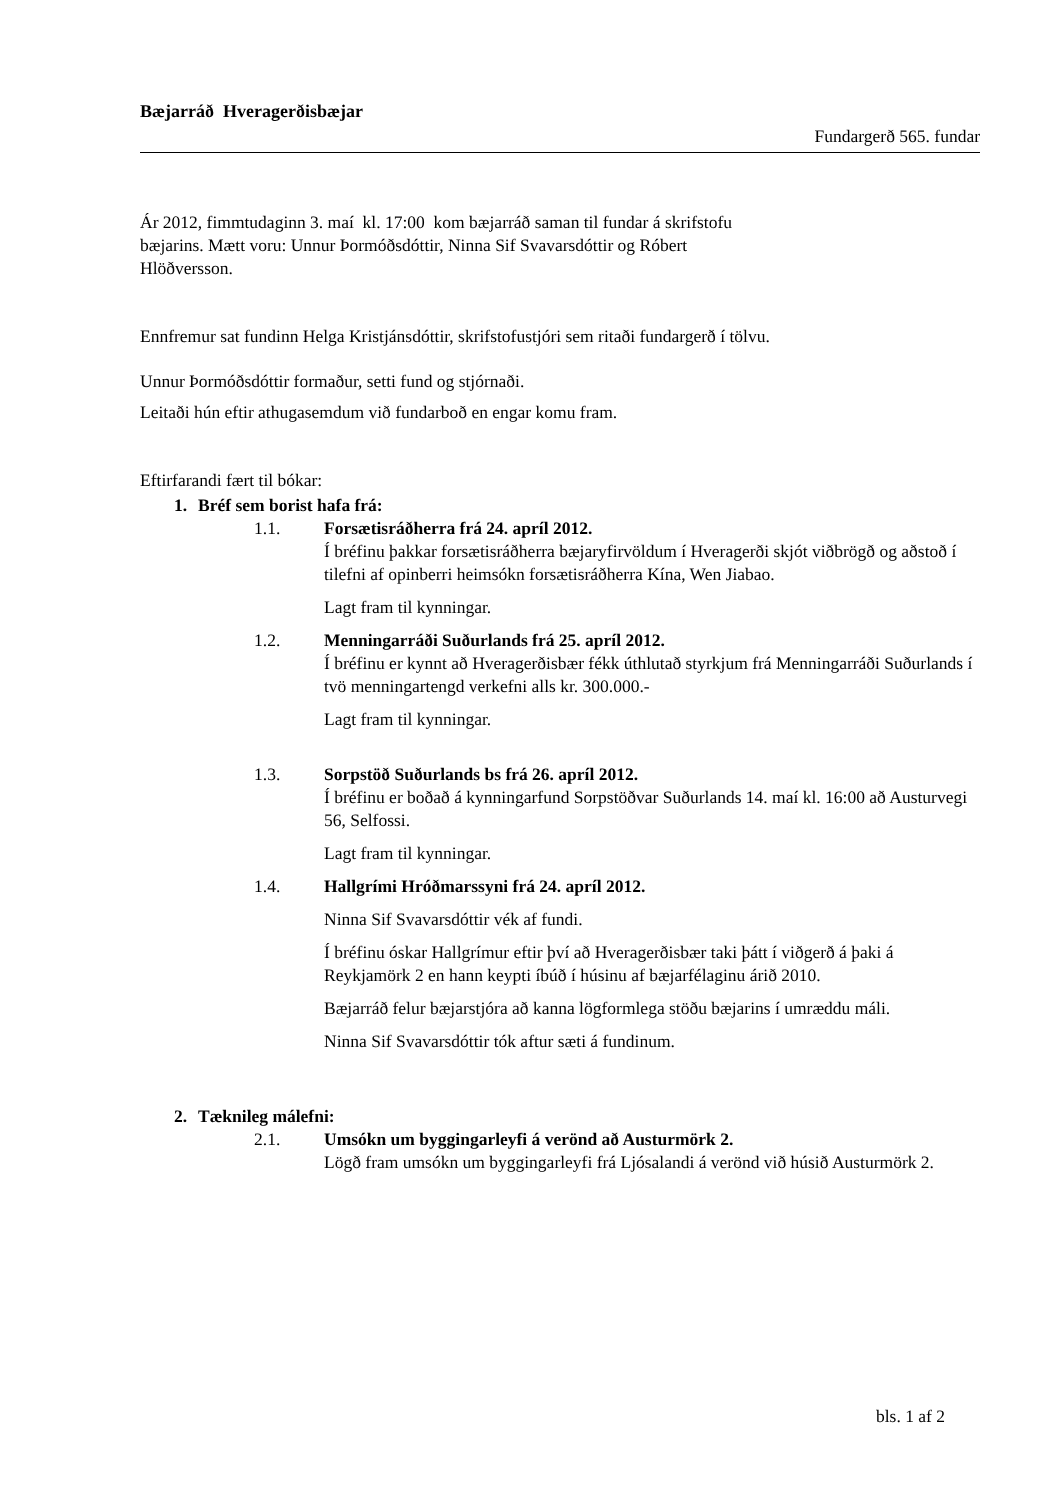Bæjarráð Hveragerðisbæjar
Fundargerð 565. fundar
Ár 2012, fimmtudaginn 3. maí kl. 17:00 kom bæjarráð saman til fundar á skrifstofu
bæjarins. Mætt voru: Unnur Þormóðsdóttir, Ninna Sif Svavarsdóttir og Róbert
Hlöðversson.
Ennfremur sat fundinn Helga Kristjánsdóttir, skrifstofustjóri sem ritaði fundargerð í tölvu.
Unnur Þormóðsdóttir formaður, setti fund og stjórnaði.
Leitaði hún eftir athugasemdum við fundarboð en engar komu fram.
Eftirfarandi fært til bókar:
1. Bréf sem borist hafa frá:
1.1. Forsætisráðherra frá 24. apríl 2012.
Í bréfinu þakkar forsætisráðherra bæjaryfirvöldum í Hveragerði skjót viðbrögð og aðstoð í tilefni af opinberri heimsókn forsætisráðherra Kína, Wen Jiabao.
Lagt fram til kynningar.
1.2. Menningarráði Suðurlands frá 25. apríl 2012.
Í bréfinu er kynnt að Hveragerðisbær fékk úthlutað styrkjum frá Menningarráði Suðurlands í tvö menningartengd verkefni alls kr. 300.000.-
Lagt fram til kynningar.
1.3. Sorpstöð Suðurlands bs frá 26. apríl 2012.
Í bréfinu er boðað á kynningarfund Sorpstöðvar Suðurlands 14. maí kl. 16:00 að Austurvegi 56, Selfossi.
Lagt fram til kynningar.
1.4. Hallgrími Hróðmarssyni frá 24. apríl 2012.
Ninna Sif Svavarsdóttir vék af fundi.
Í bréfinu óskar Hallgrímur eftir því að Hveragerðisbær taki þátt í viðgerð á þaki á Reykjamörk 2 en hann keypti íbúð í húsinu af bæjarfélaginu árið 2010.
Bæjarráð felur bæjarstjóra að kanna lögformlega stöðu bæjarins í umræddu máli.
Ninna Sif Svavarsdóttir tók aftur sæti á fundinum.
2. Tæknileg málefni:
2.1. Umsókn um byggingarleyfi á verönd að Austurmörk 2.
Lögð fram umsókn um byggingarleyfi frá Ljósalandi á verönd við húsið Austurmörk 2.
bls. 1 af 2